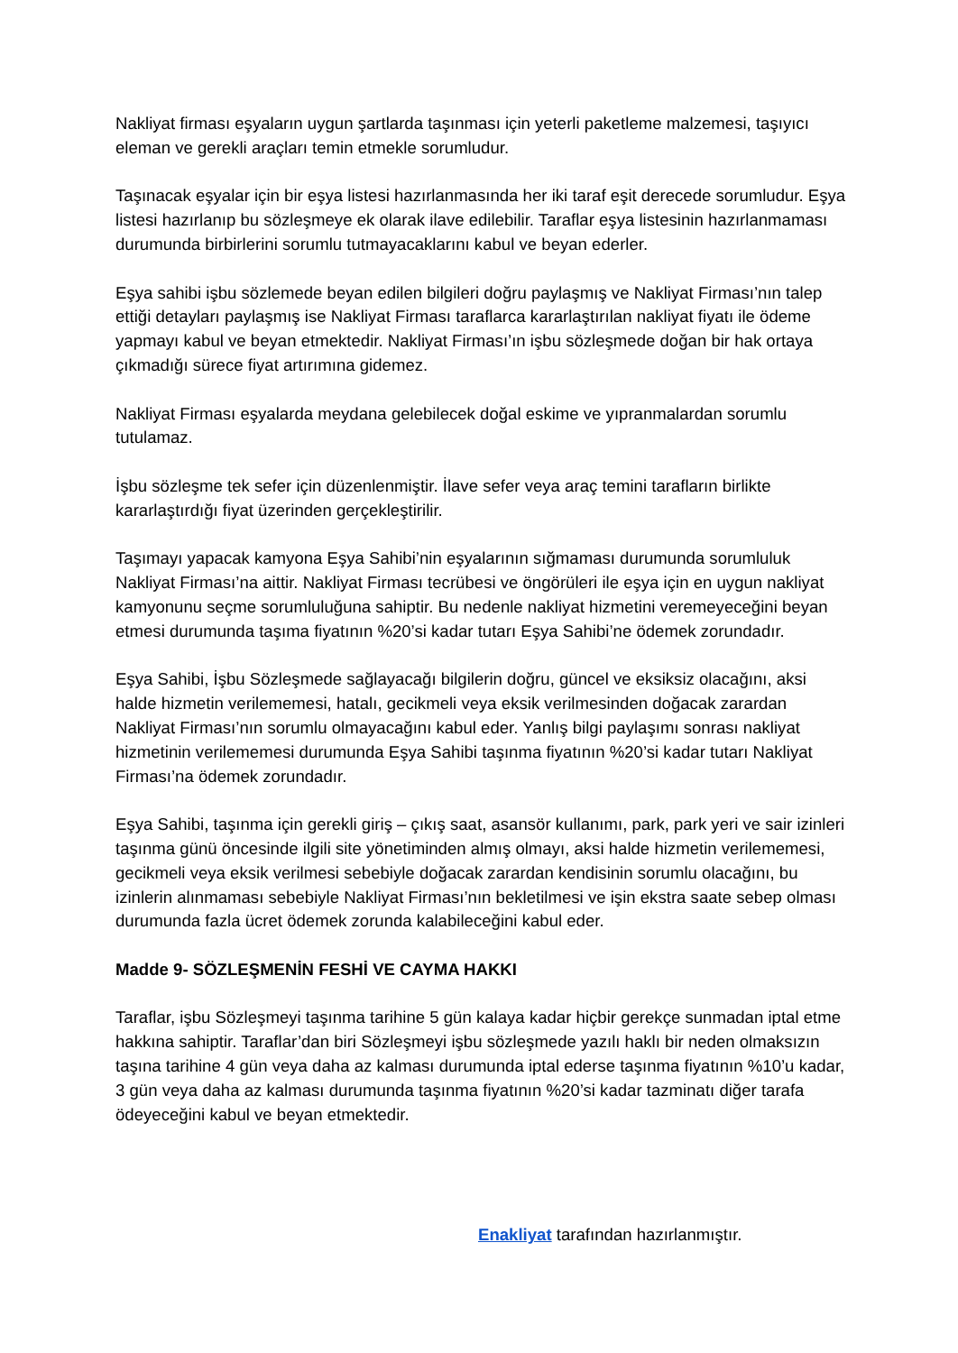Nakliyat firması eşyaların uygun şartlarda taşınması için yeterli paketleme malzemesi, taşıyıcı eleman ve gerekli araçları temin etmekle sorumludur.
Taşınacak eşyalar için bir eşya listesi hazırlanmasında her iki taraf eşit derecede sorumludur. Eşya listesi hazırlanıp bu sözleşmeye ek olarak ilave edilebilir. Taraflar eşya listesinin hazırlanmaması durumunda birbirlerini sorumlu tutmayacaklarını kabul ve beyan ederler.
Eşya sahibi işbu sözlemede beyan edilen bilgileri doğru paylaşmış ve Nakliyat Firması’nın talep ettiği detayları paylaşmış ise Nakliyat Firması taraflarca kararlaştırılan nakliyat fiyatı ile ödeme yapmayı kabul ve beyan etmektedir. Nakliyat Firması’ın işbu sözleşmede doğan bir hak ortaya çıkmadığı sürece fiyat artırımına gidemez.
Nakliyat Firması eşyalarda meydana gelebilecek doğal eskime ve yıpranmalardan sorumlu tutulamaz.
İşbu sözleşme tek sefer için düzenlenmiştir. İlave sefer veya araç temini tarafların birlikte kararlaştırdığı fiyat üzerinden gerçekleştirilir.
Taşımayı yapacak kamyona Eşya Sahibi’nin eşyalarının sığmaması durumunda sorumluluk Nakliyat Firması’na aittir. Nakliyat Firması tecrübesi ve öngörüleri ile eşya için en uygun nakliyat kamyonunu seçme sorumluluğuna sahiptir. Bu nedenle nakliyat hizmetini veremeyeceğini beyan etmesi durumunda taşıma fiyatının %20’si kadar tutarı Eşya Sahibi’ne ödemek zorundadır.
Eşya Sahibi, İşbu Sözleşmede sağlayacağı bilgilerin doğru, güncel ve eksiksiz olacağını, aksi halde hizmetin verilememesi, hatalı, gecikmeli veya eksik verilmesinden doğacak zarardan Nakliyat Firması’nın sorumlu olmayacağını kabul eder. Yanlış bilgi paylaşımı sonrası nakliyat hizmetinin verilememesi durumunda Eşya Sahibi taşınma fiyatının %20’si kadar tutarı Nakliyat Firması’na ödemek zorundadır.
Eşya Sahibi, taşınma için gerekli giriş – çıkış saat, asansör kullanımı, park, park yeri ve sair izinleri taşınma günü öncesinde ilgili site yönetiminden almış olmayı, aksi halde hizmetin verilememesi, gecikmeli veya eksik verilmesi sebebiyle doğacak zarardan kendisinin sorumlu olacağını, bu izinlerin alınmaması sebebiyle Nakliyat Firması’nın bekletilmesi ve işin ekstra saate sebep olması durumunda fazla ücret ödemek zorunda kalabileceğini kabul eder.
Madde 9- SÖZLEŞMENİN FESHİ VE CAYMA HAKKI
Taraflar, işbu Sözleşmeyi taşınma tarihine 5 gün kalaya kadar hiçbir gerekçe sunmadan iptal etme hakkına sahiptir. Taraflar’dan biri Sözleşmeyi işbu sözleşmede yazılı haklı bir neden olmaksızın taşına tarihine 4 gün veya daha az kalması durumunda iptal ederse taşınma fiyatının %10’u kadar, 3 gün veya daha az kalması durumunda taşınma fiyatının %20’si kadar tazminatı diğer tarafa ödeyeceğini kabul ve beyan etmektedir.
Enakliyat tarafından hazırlanmıştır.